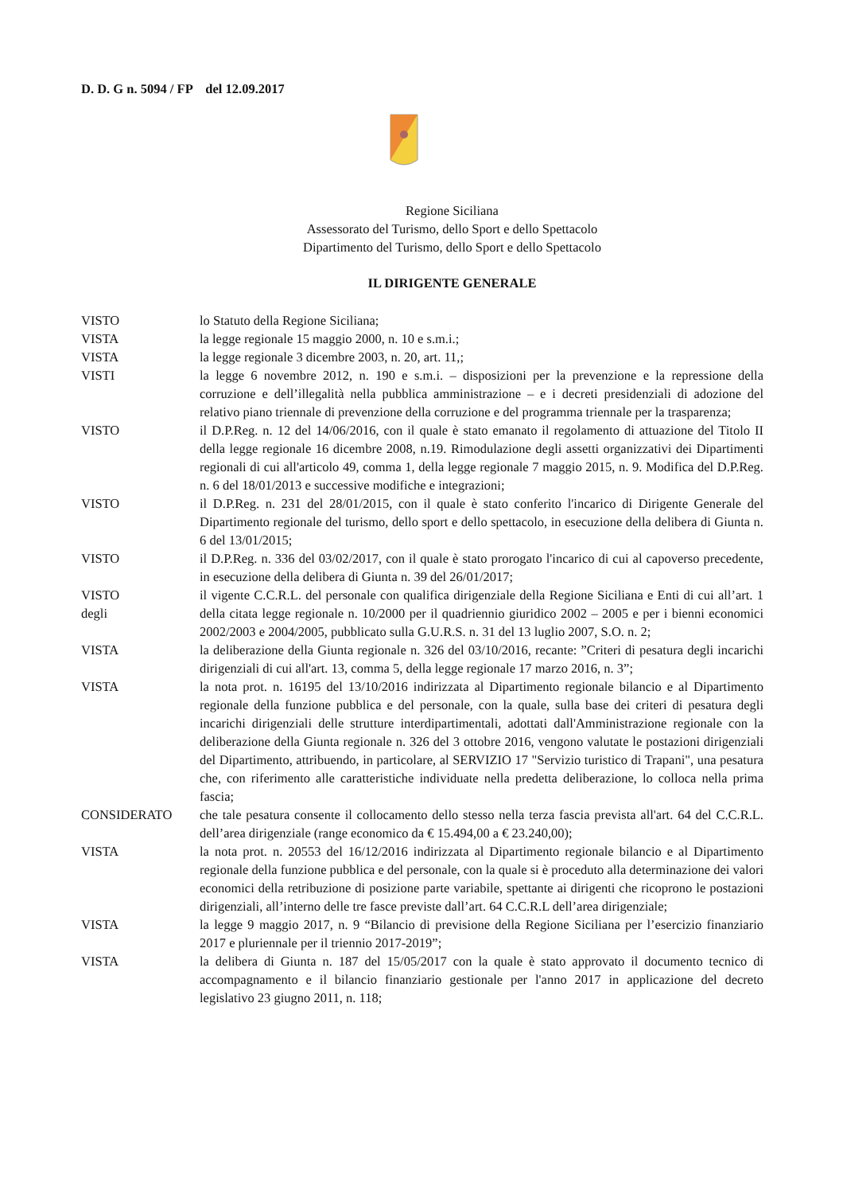D. D. G n. 5094 / FP del 12.09.2017
Regione Siciliana
Assessorato del Turismo, dello Sport e dello Spettacolo
Dipartimento del Turismo, dello Sport e dello Spettacolo
IL DIRIGENTE GENERALE
VISTO lo Statuto della Regione Siciliana;
VISTA la legge regionale 15 maggio 2000, n. 10 e s.m.i.;
VISTA la legge regionale 3 dicembre 2003, n. 20, art. 11,;
VISTI la legge 6 novembre 2012, n. 190 e s.m.i. – disposizioni per la prevenzione e la repressione della corruzione e dell’illegalità nella pubblica amministrazione – e i decreti presidenziali di adozione del relativo piano triennale di prevenzione della corruzione e del programma triennale per la trasparenza;
VISTO il D.P.Reg. n. 12 del 14/06/2016, con il quale è stato emanato il regolamento di attuazione del Titolo II della legge regionale 16 dicembre 2008, n.19. Rimodulazione degli assetti organizzativi dei Dipartimenti regionali di cui all'articolo 49, comma 1, della legge regionale 7 maggio 2015, n. 9. Modifica del D.P.Reg. n. 6 del 18/01/2013 e successive modifiche e integrazioni;
VISTO il D.P.Reg. n. 231 del 28/01/2015, con il quale è stato conferito l'incarico di Dirigente Generale del Dipartimento regionale del turismo, dello sport e dello spettacolo, in esecuzione della delibera di Giunta n. 6 del 13/01/2015;
VISTO il D.P.Reg. n. 336 del 03/02/2017, con il quale è stato prorogato l'incarico di cui al capoverso precedente, in esecuzione della delibera di Giunta n. 39 del 26/01/2017;
VISTO
degli
il vigente C.C.R.L. del personale con qualifica dirigenziale della Regione Siciliana e Enti di cui all’art. 1 della citata legge regionale n. 10/2000 per il quadriennio giuridico 2002 – 2005 e per i bienni economici 2002/2003 e 2004/2005, pubblicato sulla G.U.R.S. n. 31 del 13 luglio 2007, S.O. n. 2;
VISTA la deliberazione della Giunta regionale n. 326 del 03/10/2016, recante: ”Criteri di pesatura degli incarichi dirigenziali di cui all'art. 13, comma 5, della legge regionale 17 marzo 2016, n. 3”;
VISTA la nota prot. n. 16195 del 13/10/2016 indirizzata al Dipartimento regionale bilancio e al Dipartimento regionale della funzione pubblica e del personale, con la quale, sulla base dei criteri di pesatura degli incarichi dirigenziali delle strutture interdipartimentali, adottati dall'Amministrazione regionale con la deliberazione della Giunta regionale n. 326 del 3 ottobre 2016, vengono valutate le postazioni dirigenziali del Dipartimento, attribuendo, in particolare, al SERVIZIO 17 "Servizio turistico di Trapani", una pesatura che, con riferimento alle caratteristiche individuate nella predetta deliberazione, lo colloca nella prima fascia;
CONSIDERATO che tale pesatura consente il collocamento dello stesso nella terza fascia prevista all'art. 64 del C.C.R.L. dell’area dirigenziale (range economico da € 15.494,00 a € 23.240,00);
VISTA la nota prot. n. 20553 del 16/12/2016 indirizzata al Dipartimento regionale bilancio e al Dipartimento regionale della funzione pubblica e del personale, con la quale si è proceduto alla determinazione dei valori economici della retribuzione di posizione parte variabile, spettante ai dirigenti che ricoprono le postazioni dirigenziali, all’interno delle tre fasce previste dall’art. 64 C.C.R.L dell’area dirigenziale;
VISTA la legge 9 maggio 2017, n. 9 “Bilancio di previsione della Regione Siciliana per l’esercizio finanziario 2017 e pluriennale per il triennio 2017-2019”;
VISTA la delibera di Giunta n. 187 del 15/05/2017 con la quale è stato approvato il documento tecnico di accompagnamento e il bilancio finanziario gestionale per l'anno 2017 in applicazione del decreto legislativo 23 giugno 2011, n. 118;